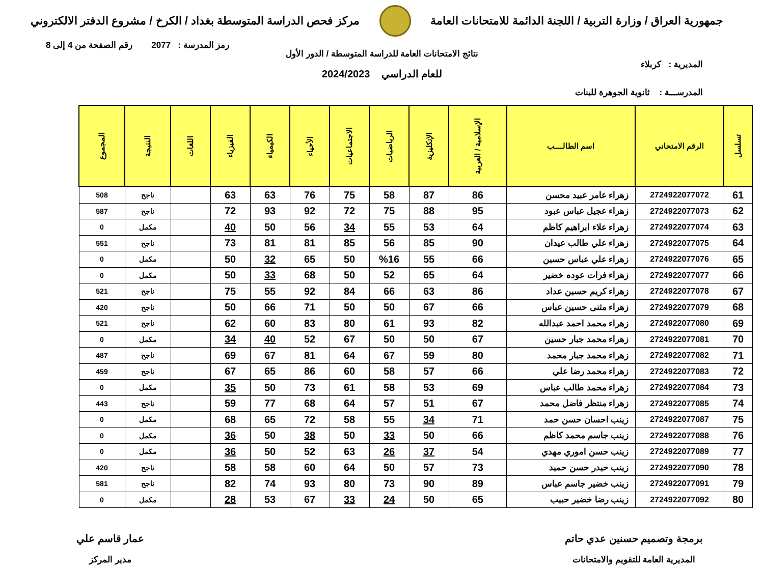جمهورية العراق / وزارة التربية / اللجنة الدائمة للامتحانات العامة
مركز فحص الدراسة المتوسطة بغداد / الكرخ / مشروع الدفتر الالكتروني
رمز المدرسة : 2077 رقم الصفحة من 4 إلى 8
نتائج الامتحانات العامة للدراسة المتوسطة / الدور الأول
المديرية : كربلاء
للعام الدراسي 2024/2023
المدرســـة : ثانوية الجوهرة للبنات
| تسلسل | الرقم الامتحاني | اسم الطالــــب | الإسلامية / العربية | الإنكليزية | الرياضيات | الاجتماعيات | الأحياء | الكيمياء | الفيزياء | اللغات | النتيجة | المجموع |
| --- | --- | --- | --- | --- | --- | --- | --- | --- | --- | --- | --- | --- |
| 61 | 2724922077072 | زهراء عامر عبيد محسن | 86 | 87 | 58 | 75 | 76 | 63 | 63 | | ناجح | 508 |
| 62 | 2724922077073 | زهراء عجيل عباس عبود | 95 | 88 | 75 | 72 | 92 | 93 | 72 | | ناجح | 587 |
| 63 | 2724922077074 | زهراء علاء ابراهيم كاظم | 64 | 53 | 55 | 34 | 56 | 50 | 40 | | مكمل | 0 |
| 64 | 2724922077075 | زهراء علي طالب عيدان | 90 | 85 | 56 | 85 | 81 | 81 | 73 | | ناجح | 551 |
| 65 | 2724922077076 | زهراء علي عباس حسين | 66 | 55 | %16 | 50 | 65 | 32 | 50 | | مكمل | 0 |
| 66 | 2724922077077 | زهراء فرات عوده خضير | 64 | 65 | 52 | 50 | 68 | 33 | 50 | | مكمل | 0 |
| 67 | 2724922077078 | زهراء كريم حسين عداد | 86 | 63 | 66 | 84 | 92 | 55 | 75 | | ناجح | 521 |
| 68 | 2724922077079 | زهراء مثنى حسين عباس | 66 | 67 | 50 | 50 | 71 | 66 | 50 | | ناجح | 420 |
| 69 | 2724922077080 | زهراء محمد احمد عبدالله | 82 | 93 | 61 | 80 | 83 | 60 | 62 | | ناجح | 521 |
| 70 | 2724922077081 | زهراء محمد جبار حسين | 67 | 50 | 50 | 67 | 52 | 40 | 34 | | مكمل | 0 |
| 71 | 2724922077082 | زهراء محمد جبار محمد | 80 | 59 | 67 | 64 | 81 | 67 | 69 | | ناجح | 487 |
| 72 | 2724922077083 | زهراء محمد رضا علي | 66 | 57 | 58 | 60 | 86 | 65 | 67 | | ناجح | 459 |
| 73 | 2724922077084 | زهراء محمد طالب عباس | 69 | 53 | 58 | 61 | 73 | 50 | 35 | | مكمل | 0 |
| 74 | 2724922077085 | زهراء منتظر فاضل محمد | 67 | 51 | 57 | 64 | 68 | 77 | 59 | | ناجح | 443 |
| 75 | 2724922077087 | زينب احسان حسن حمد | 71 | 34 | 55 | 58 | 72 | 65 | 68 | | مكمل | 0 |
| 76 | 2724922077088 | زينب جاسم محمد كاظم | 66 | 50 | 33 | 50 | 38 | 50 | 36 | | مكمل | 0 |
| 77 | 2724922077089 | زينب حسن اموري مهدي | 54 | 37 | 26 | 63 | 52 | 50 | 36 | | مكمل | 0 |
| 78 | 2724922077090 | زينب حيدر حسن حميد | 73 | 57 | 50 | 64 | 60 | 58 | 58 | | ناجح | 420 |
| 79 | 2724922077091 | زينب خضير جاسم عباس | 89 | 90 | 73 | 80 | 93 | 74 | 82 | | ناجح | 581 |
| 80 | 2724922077092 | زينب رضا خضير حبيب | 65 | 50 | 24 | 33 | 67 | 53 | 28 | | مكمل | 0 |
برمجة وتصميم حسنين عدي حاتم
المديرية العامة للتقويم والامتحانات
عمار قاسم علي
مدير المركز